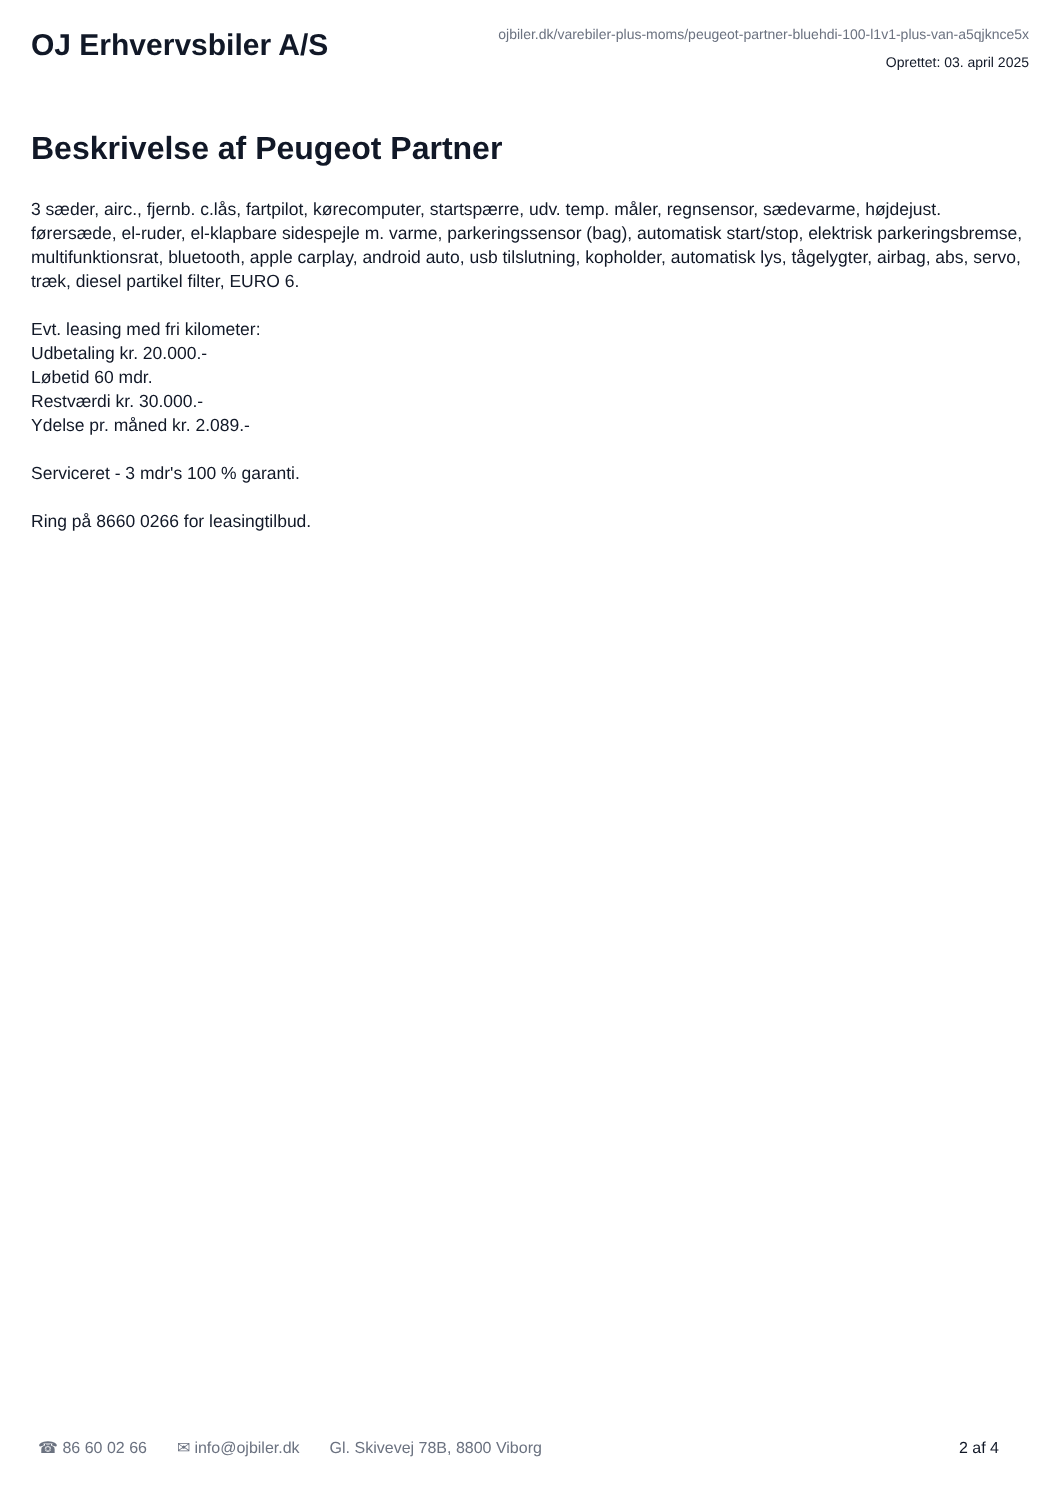OJ Erhvervsbiler A/S
ojbiler.dk/varebiler-plus-moms/peugeot-partner-bluehdi-100-l1v1-plus-van-a5qjknce5x
Oprettet: 03. april 2025
Beskrivelse af Peugeot Partner
3 sæder, airc., fjernb. c.lås, fartpilot, kørecomputer, startspærre, udv. temp. måler, regnsensor, sædevarme, højdejust. førersæde, el-ruder, el-klapbare sidespejle m. varme, parkeringssensor (bag), automatisk start/stop, elektrisk parkeringsbremse, multifunktionsrat, bluetooth, apple carplay, android auto, usb tilslutning, kopholder, automatisk lys, tågelygter, airbag, abs, servo, træk, diesel partikel filter, EURO 6.
Evt. leasing med fri kilometer:
Udbetaling kr. 20.000.-
Løbetid 60 mdr.
Restværdi kr. 30.000.-
Ydelse pr. måned kr. 2.089.-
Serviceret - 3 mdr's 100 % garanti.
Ring på 8660 0266 for leasingtilbud.
☎ 86 60 02 66 ✉ info@ojbiler.dk Gl. Skivevej 78B, 8800 Viborg 2 af 4